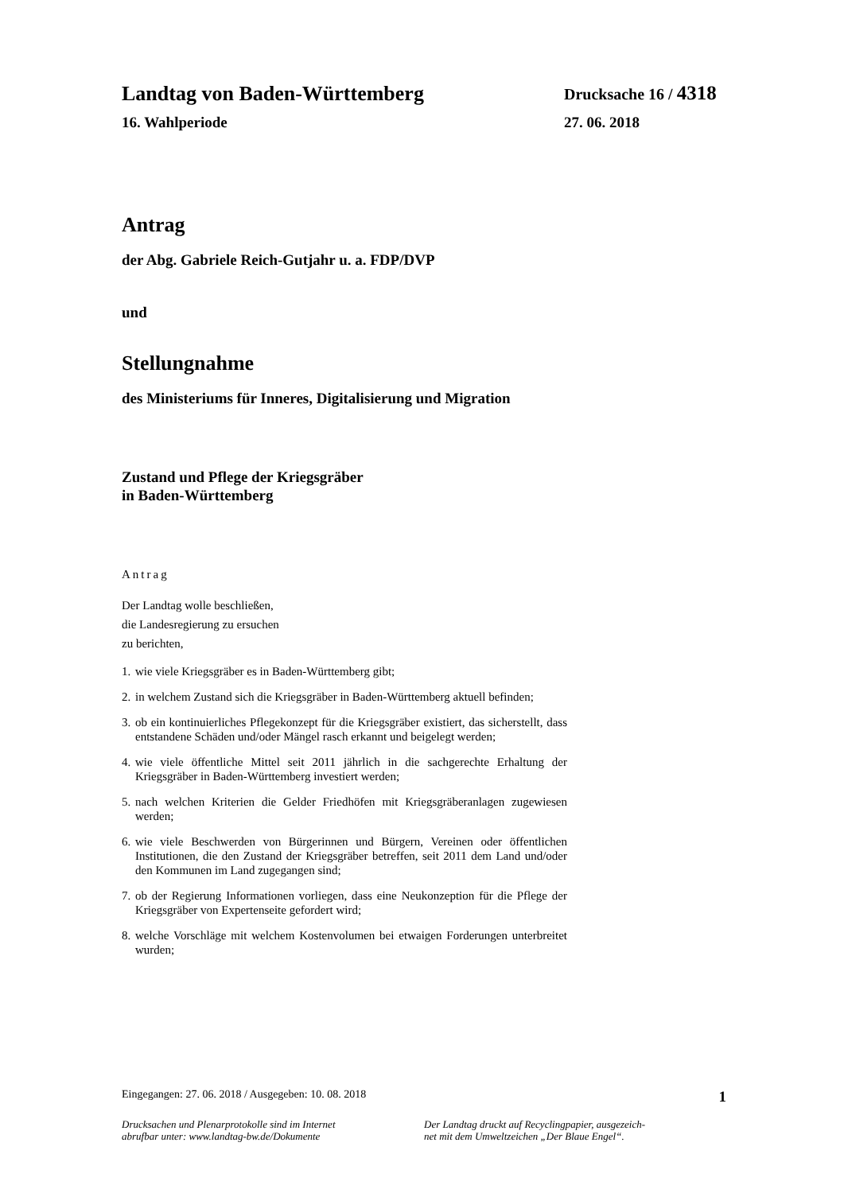Landtag von Baden-Württemberg Drucksache 16 / 4318
16. Wahlperiode 27. 06. 2018
Antrag
der Abg. Gabriele Reich-Gutjahr u. a. FDP/DVP
und
Stellungnahme
des Ministeriums für Inneres, Digitalisierung und Migration
Zustand und Pflege der Kriegsgräber
in Baden-Württemberg
Antrag
Der Landtag wolle beschließen,
die Landesregierung zu ersuchen
zu berichten,
1. wie viele Kriegsgräber es in Baden-Württemberg gibt;
2. in welchem Zustand sich die Kriegsgräber in Baden-Württemberg aktuell befinden;
3. ob ein kontinuierliches Pflegekonzept für die Kriegsgräber existiert, das sicherstellt, dass entstandene Schäden und/oder Mängel rasch erkannt und beigelegt werden;
4. wie viele öffentliche Mittel seit 2011 jährlich in die sachgerechte Erhaltung der Kriegsgräber in Baden-Württemberg investiert werden;
5. nach welchen Kriterien die Gelder Friedhöfen mit Kriegsgräberanlagen zugewiesen werden;
6. wie viele Beschwerden von Bürgerinnen und Bürgern, Vereinen oder öffentlichen Institutionen, die den Zustand der Kriegsgräber betreffen, seit 2011 dem Land und/oder den Kommunen im Land zugegangen sind;
7. ob der Regierung Informationen vorliegen, dass eine Neukonzeption für die Pflege der Kriegsgräber von Expertenseite gefordert wird;
8. welche Vorschläge mit welchem Kostenvolumen bei etwaigen Forderungen unterbreitet wurden;
Eingegangen: 27. 06. 2018 / Ausgegeben: 10. 08. 2018 1
Drucksachen und Plenarprotokolle sind im Internet
abrufbar unter: www.landtag-bw.de/Dokumente
Der Landtag druckt auf Recyclingpapier, ausgezeich-
net mit dem Umweltzeichen „Der Blaue Engel“.